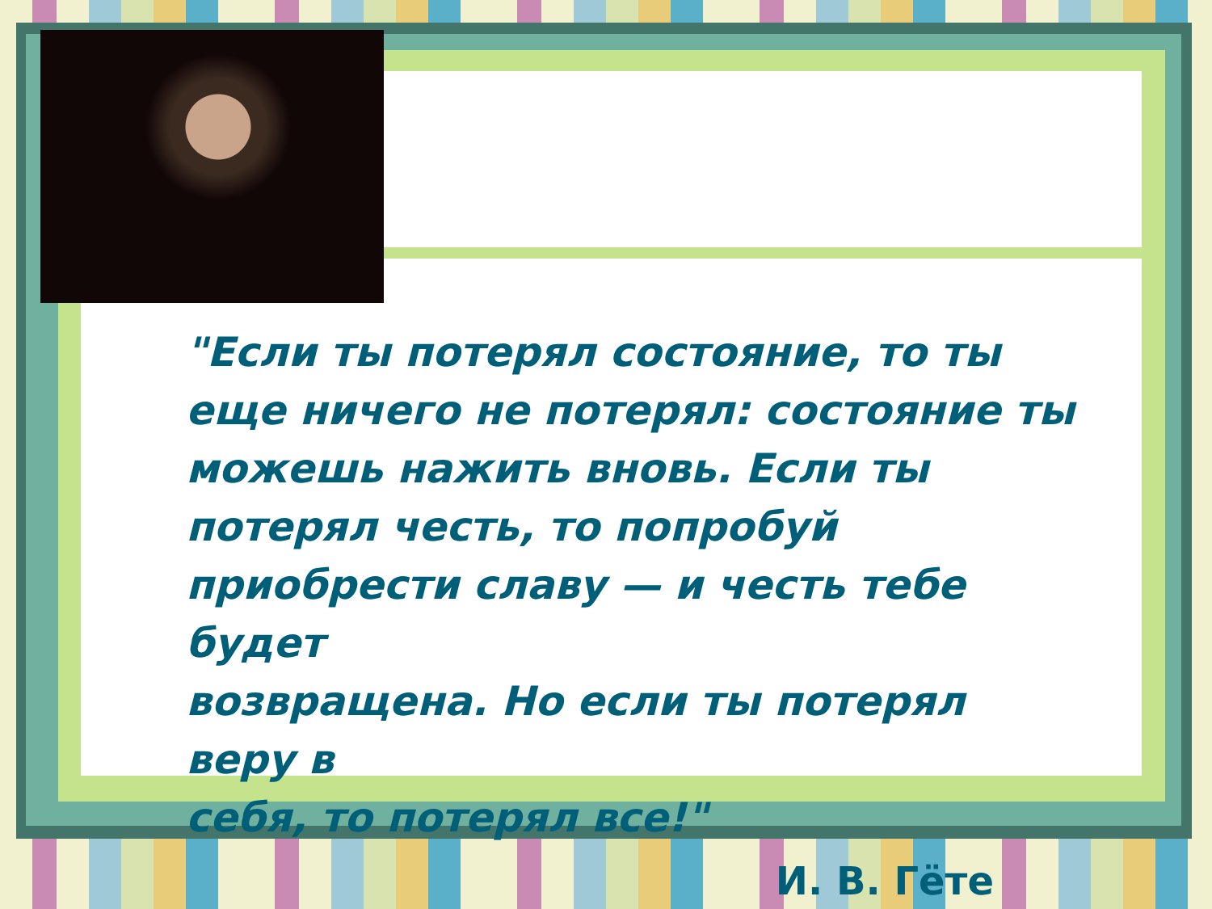"Если ты потерял состояние, то ты
еще ничего не потерял: состояние ты
можешь нажить вновь. Если ты
потерял честь, то попробуй
приобрести славу — и честь тебе будет
возвращена. Но если ты потерял веру в
себя, то потерял все!"
И. В. Гёте